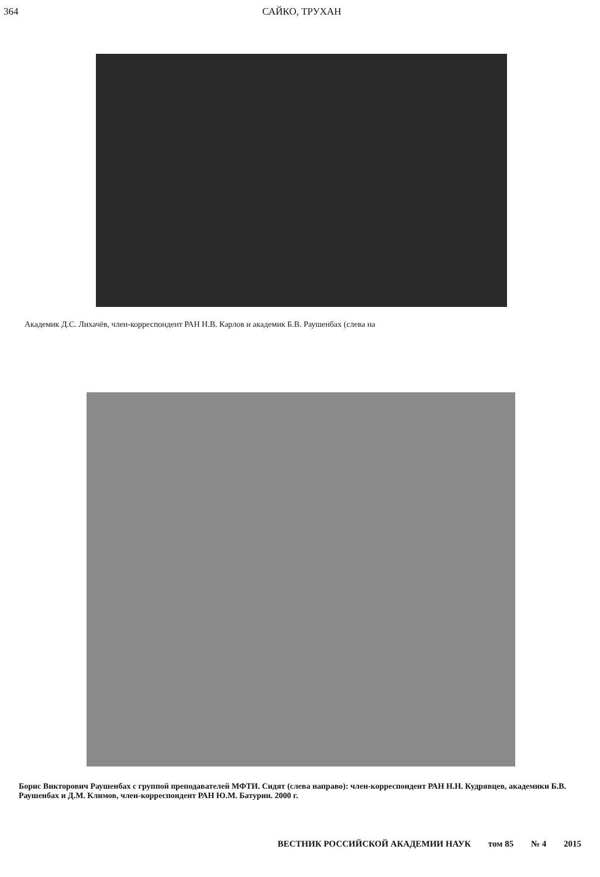364 САЙКО, ТРУХАН
Академик Д.С. Лихачёв, член-корреспондент РАН Н.В. Карлов и академик Б.В. Раушенбах (слева на
Борис Викторович Раушенбах с группой преподавателей МФТИ. Сидят (слева направо): член-корреспондент РАН Н.Н. Кудрявцев, академики Б.В. Раушенбах и Д.М. Климов, член-корреспондент РАН Ю.М. Батурин. 2000 г.
ВЕСТНИК РОССИЙСКОЙ АКАДЕМИИ НАУК том 85 № 4 2015